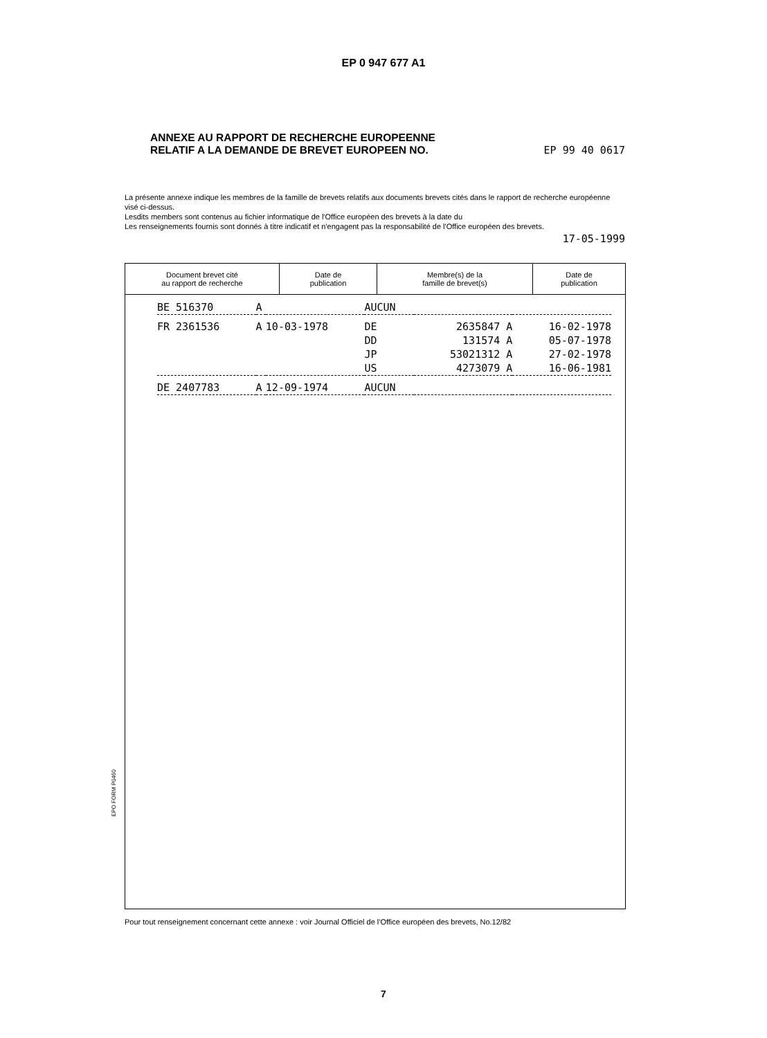EP 0 947 677 A1
ANNEXE AU RAPPORT DE RECHERCHE EUROPEENNE
RELATIF A LA DEMANDE DE BREVET EUROPEEN NO.
EP 99 40 0617
La présente annexe indique les membres de la famille de brevets relatifs aux documents brevets cités dans le rapport de recherche européenne visé ci-dessus.
Lesdits members sont contenus au fichier informatique de l'Office européen des brevets à la date du
Les renseignements fournis sont donnés à titre indicatif et n'engagent pas la responsabilité de l'Office européen des brevets.
17-05-1999
| Document brevet cité au rapport de recherche | Date de publication | Membre(s) de la famille de brevet(s) | Date de publication |
| --- | --- | --- | --- |
| BE 516370 | A | | AUCUN | | |
| FR 2361536 | A | 10-03-1978 | DE | 2635847 A | 16-02-1978 |
| | | | DD | 131574 A | 05-07-1978 |
| | | | JP | 53021312 A | 27-02-1978 |
| | | | US | 4273079 A | 16-06-1981 |
| DE 2407783 | A | 12-09-1974 | AUCUN | | |
EPO FORM P0460
Pour tout renseignement concernant cette annexe : voir Journal Officiel de l'Office européen des brevets, No.12/82
7